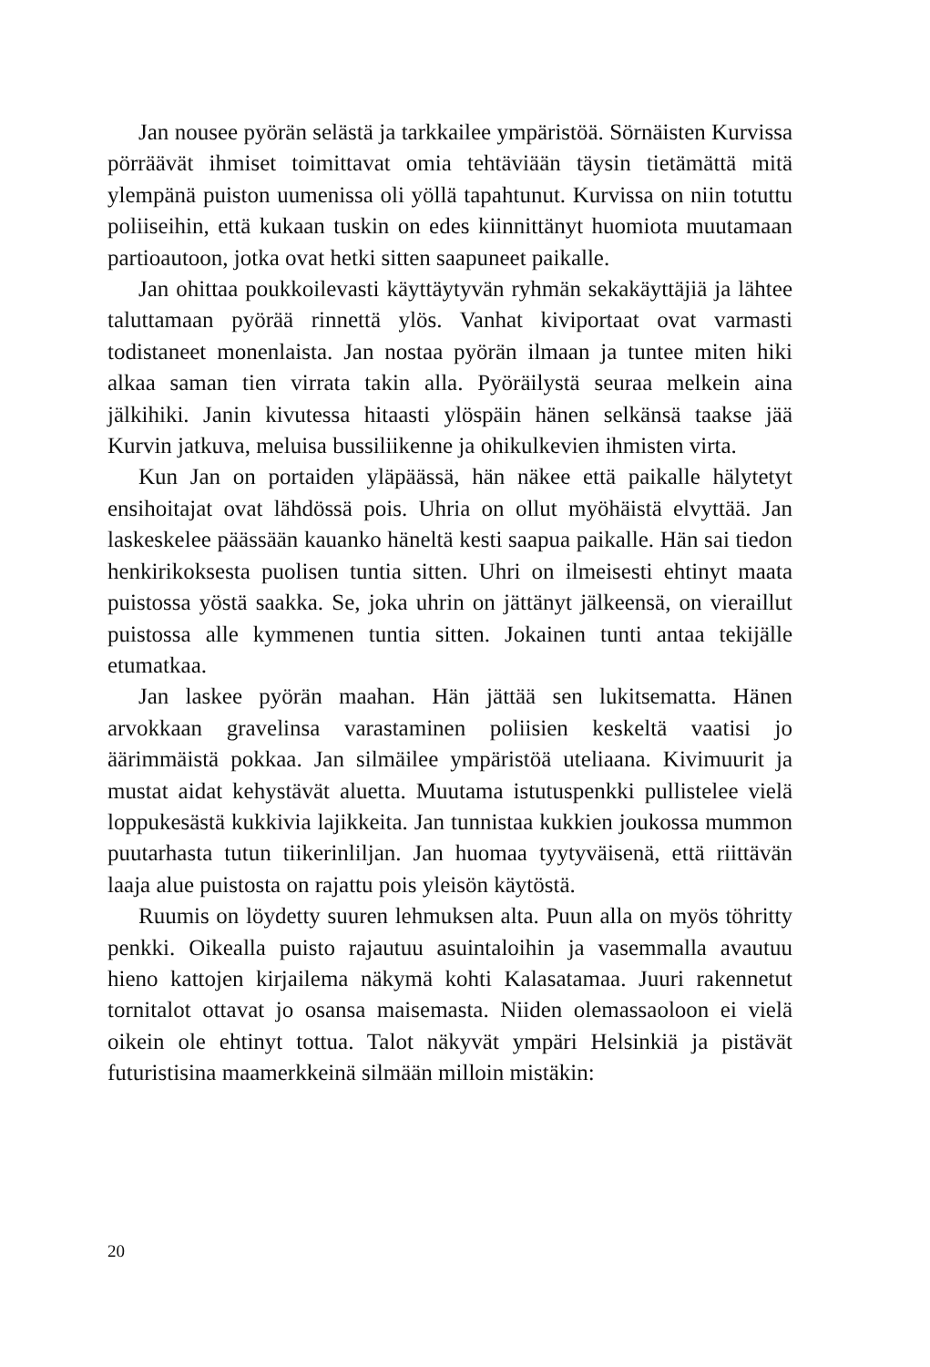Jan nousee pyörän selästä ja tarkkailee ympäristöä. Sörnäisten Kurvissa pörräävät ihmiset toimittavat omia tehtäviään täysin tietämättä mitä ylempänä puiston uumenissa oli yöllä tapahtunut. Kurvissa on niin totuttu poliiseihin, että kukaan tuskin on edes kiinnittänyt huomiota muutamaan partioautoon, jotka ovat hetki sitten saapuneet paikalle.
Jan ohittaa poukkoilevasti käyttäytyvän ryhmän sekakäyttäjiä ja lähtee taluttamaan pyörää rinnettä ylös. Vanhat kiviportaat ovat varmasti todistaneet monenlaista. Jan nostaa pyörän ilmaan ja tuntee miten hiki alkaa saman tien virrata takin alla. Pyöräilystä seuraa melkein aina jälkihiki. Janin kivutessa hitaasti ylöspäin hänen selkänsä taakse jää Kurvin jatkuva, meluisa bussiliikenne ja ohikulkevien ihmisten virta.
Kun Jan on portaiden yläpäässä, hän näkee että paikalle hälytetyt ensihoitajat ovat lähdössä pois. Uhria on ollut myöhäistä elvyttää. Jan laskeskelee päässään kauanko häneltä kesti saapua paikalle. Hän sai tiedon henkirikoksesta puolisen tuntia sitten. Uhri on ilmeisesti ehtinyt maata puistossa yöstä saakka. Se, joka uhrin on jättänyt jälkeensä, on vieraillut puistossa alle kymmenen tuntia sitten. Jokainen tunti antaa tekijälle etumatkaa.
Jan laskee pyörän maahan. Hän jättää sen lukitsematta. Hänen arvokkaan gravelinsa varastaminen poliisien keskeltä vaatisi jo äärimmäistä pokkaa. Jan silmäilee ympäristöä uteliaana. Kivimuurit ja mustat aidat kehystävät aluetta. Muutama istutuspenkki pullistelee vielä loppukesästä kukkivia lajikkeita. Jan tunnistaa kukkien joukossa mummon puutarhasta tutun tiikerinliljan. Jan huomaa tyytyväisenä, että riittävän laaja alue puistosta on rajattu pois yleisön käytöstä.
Ruumis on löydetty suuren lehmuksen alta. Puun alla on myös töhritty penkki. Oikealla puisto rajautuu asuintaloihin ja vasemmalla avautuu hieno kattojen kirjailema näkymä kohti Kalasatamaa. Juuri rakennetut tornitalot ottavat jo osansa maisemasta. Niiden olemassaoloon ei vielä oikein ole ehtinyt tottua. Talot näkyvät ympäri Helsinkiä ja pistävät futuristisina maamerkkeinä silmään milloin mistäkin:
20